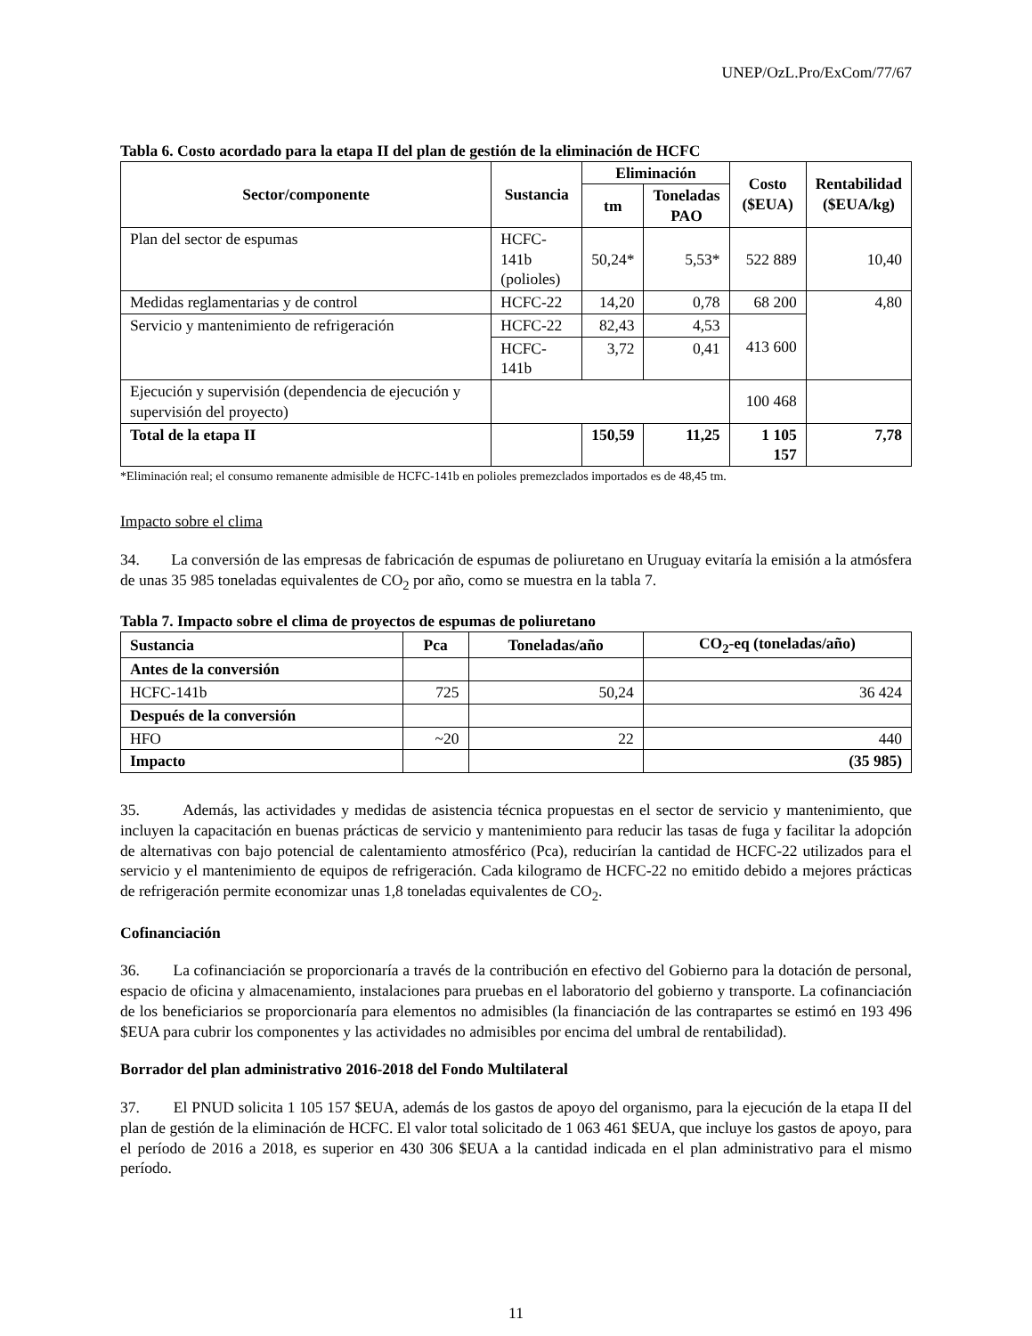UNEP/OzL.Pro/ExCom/77/67
Tabla 6. Costo acordado para la etapa II del plan de gestión de la eliminación de HCFC
| Sector/componente | Sustancia | Eliminación | | Costo ($EUA) | Rentabilidad ($EUA/kg) |
| --- | --- | --- | --- | --- | --- |
| | | tm | Toneladas PAO | | |
| Plan del sector de espumas | HCFC-141b (polioles) | 50,24* | 5,53* | 522 889 | 10,40 |
| Medidas reglamentarias y de control | HCFC-22 | 14,20 | 0,78 | 68 200 | 4,80 |
| Servicio y mantenimiento de refrigeración | HCFC-22 | 82,43 | 4,53 | 413 600 | |
| | HCFC-141b | 3,72 | 0,41 | | |
| Ejecución y supervisión (dependencia de ejecución y supervisión del proyecto) | | | | 100 468 | |
| Total de la etapa II | | 150,59 | 11,25 | 1 105 157 | 7,78 |
*Eliminación real; el consumo remanente admisible de HCFC-141b en polioles premezclados importados es de 48,45 tm.
Impacto sobre el clima
34. La conversión de las empresas de fabricación de espumas de poliuretano en Uruguay evitaría la emisión a la atmósfera de unas 35 985 toneladas equivalentes de CO<sub>2</sub> por año, como se muestra en la tabla 7.
Tabla 7. Impacto sobre el clima de proyectos de espumas de poliuretano
| Sustancia | Pca | Toneladas/año | CO<sub>2</sub>-eq (toneladas/año) |
| --- | --- | --- | --- |
| Antes de la conversión | | | |
| HCFC-141b | 725 | 50,24 | 36 424 |
| Después de la conversión | | | |
| HFO | ~20 | 22 | 440 |
| Impacto | | | (35 985) |
35. Además, las actividades y medidas de asistencia técnica propuestas en el sector de servicio y mantenimiento, que incluyen la capacitación en buenas prácticas de servicio y mantenimiento para reducir las tasas de fuga y facilitar la adopción de alternativas con bajo potencial de calentamiento atmosférico (Pca), reducirían la cantidad de HCFC-22 utilizados para el servicio y el mantenimiento de equipos de refrigeración. Cada kilogramo de HCFC-22 no emitido debido a mejores prácticas de refrigeración permite economizar unas 1,8 toneladas equivalentes de CO<sub>2</sub>.
Cofinanciación
36. La cofinanciación se proporcionaría a través de la contribución en efectivo del Gobierno para la dotación de personal, espacio de oficina y almacenamiento, instalaciones para pruebas en el laboratorio del gobierno y transporte. La cofinanciación de los beneficiarios se proporcionaría para elementos no admisibles (la financiación de las contrapartes se estimó en 193 496 $EUA para cubrir los componentes y las actividades no admisibles por encima del umbral de rentabilidad).
Borrador del plan administrativo 2016-2018 del Fondo Multilateral
37. El PNUD solicita 1 105 157 $EUA, además de los gastos de apoyo del organismo, para la ejecución de la etapa II del plan de gestión de la eliminación de HCFC. El valor total solicitado de 1 063 461 $EUA, que incluye los gastos de apoyo, para el período de 2016 a 2018, es superior en 430 306 $EUA a la cantidad indicada en el plan administrativo para el mismo período.
11